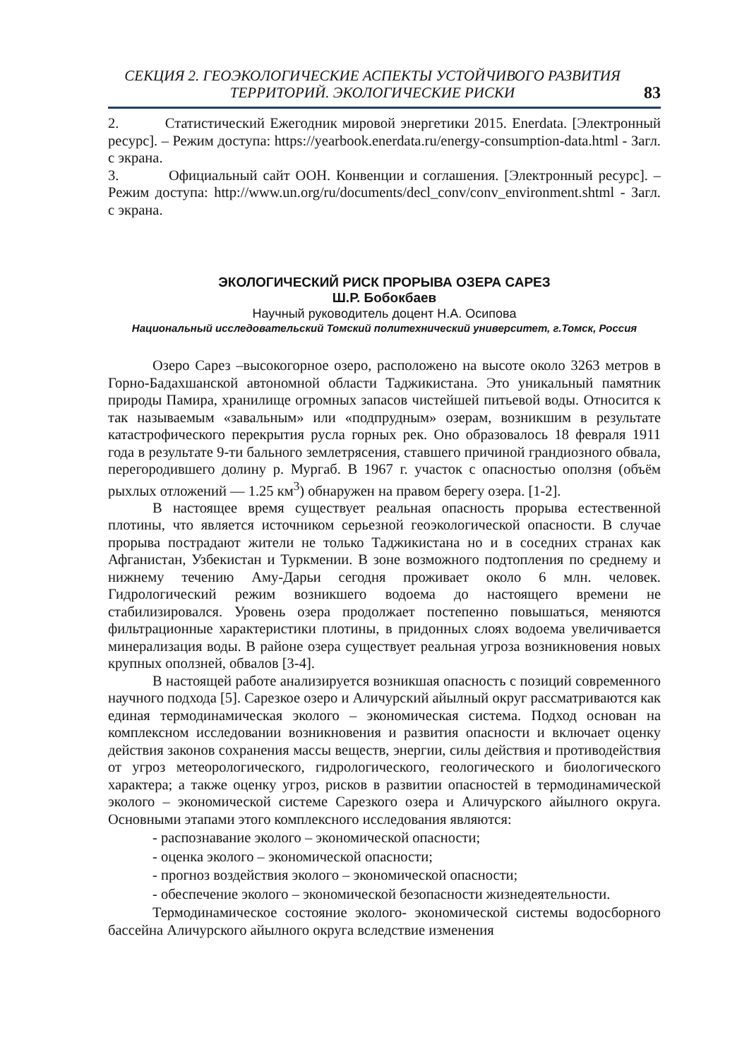СЕКЦИЯ 2. ГЕОЭКОЛОГИЧЕСКИЕ АСПЕКТЫ УСТОЙЧИВОГО РАЗВИТИЯ
ТЕРРИТОРИЙ. ЭКОЛОГИЧЕСКИЕ РИСКИ
83
2. Статистический Ежегодник мировой энергетики 2015. Enerdata. [Электронный ресурс]. – Режим доступа: https://yearbook.enerdata.ru/energy-consumption-data.html - Загл. с экрана.
3. Официальный сайт ООН. Конвенции и соглашения. [Электронный ресурс]. – Режим доступа: http://www.un.org/ru/documents/decl_conv/conv_environment.shtml - Загл. с экрана.
ЭКОЛОГИЧЕСКИЙ РИСК ПРОРЫВА ОЗЕРА САРЕЗ
Ш.Р. Бобокбаев
Научный руководитель доцент Н.А. Осипова
Национальный исследовательский Томский политехнический университет, г.Томск, Россия
Озеро Сарез –высокогорное озеро, расположено на высоте около 3263 метров в Горно-Бадахшанской автономной области Таджикистана. Это уникальный памятник природы Памира, хранилище огромных запасов чистейшей питьевой воды. Относится к так называемым «завальным» или «подпрудным» озерам, возникшим в результате катастрофического перекрытия русла горных рек. Оно образовалось 18 февраля 1911 года в результате 9-ти бального землетрясения, ставшего причиной грандиозного обвала, перегородившего долину р. Мургаб. В 1967 г. участок с опасностью оползня (объём рыхлых отложений — 1.25 км<sup>3</sup>) обнаружен на правом берегу озера. [1-2].
В настоящее время существует реальная опасность прорыва естественной плотины, что является источником серьезной геоэкологической опасности. В случае прорыва пострадают жители не только Таджикистана но и в соседних странах как Афганистан, Узбекистан и Туркмении. В зоне возможного подтопления по среднему и нижнему течению Аму-Дарьи сегодня проживает около 6 млн. человек. Гидрологический режим возникшего водоема до настоящего времени не стабилизировался. Уровень озера продолжает постепенно повышаться, меняются фильтрационные характеристики плотины, в придонных слоях водоема увеличивается минерализация воды. В районе озера существует реальная угроза возникновения новых крупных оползней, обвалов [3-4].
В настоящей работе анализируется возникшая опасность с позиций современного научного подхода [5]. Сарезкое озеро и Аличурский айылный округ рассматриваются как единая термодинамическая эколого – экономическая система. Подход основан на комплексном исследовании возникновения и развития опасности и включает оценку действия законов сохранения массы веществ, энергии, силы действия и противодействия от угроз метеорологического, гидрологического, геологического и биологического характера; а также оценку угроз, рисков в развитии опасностей в термодинамической эколого – экономической системе Сарезкого озера и Аличурского айылного округа. Основными этапами этого комплексного исследования являются:
- распознавание эколого – экономической опасности;
- оценка эколого – экономической опасности;
- прогноз воздействия эколого – экономической опасности;
- обеспечение эколого – экономической безопасности жизнедеятельности.
Термодинамическое состояние эколого- экономической системы водосборного бассейна Аличурского айылного округа вследствие изменения